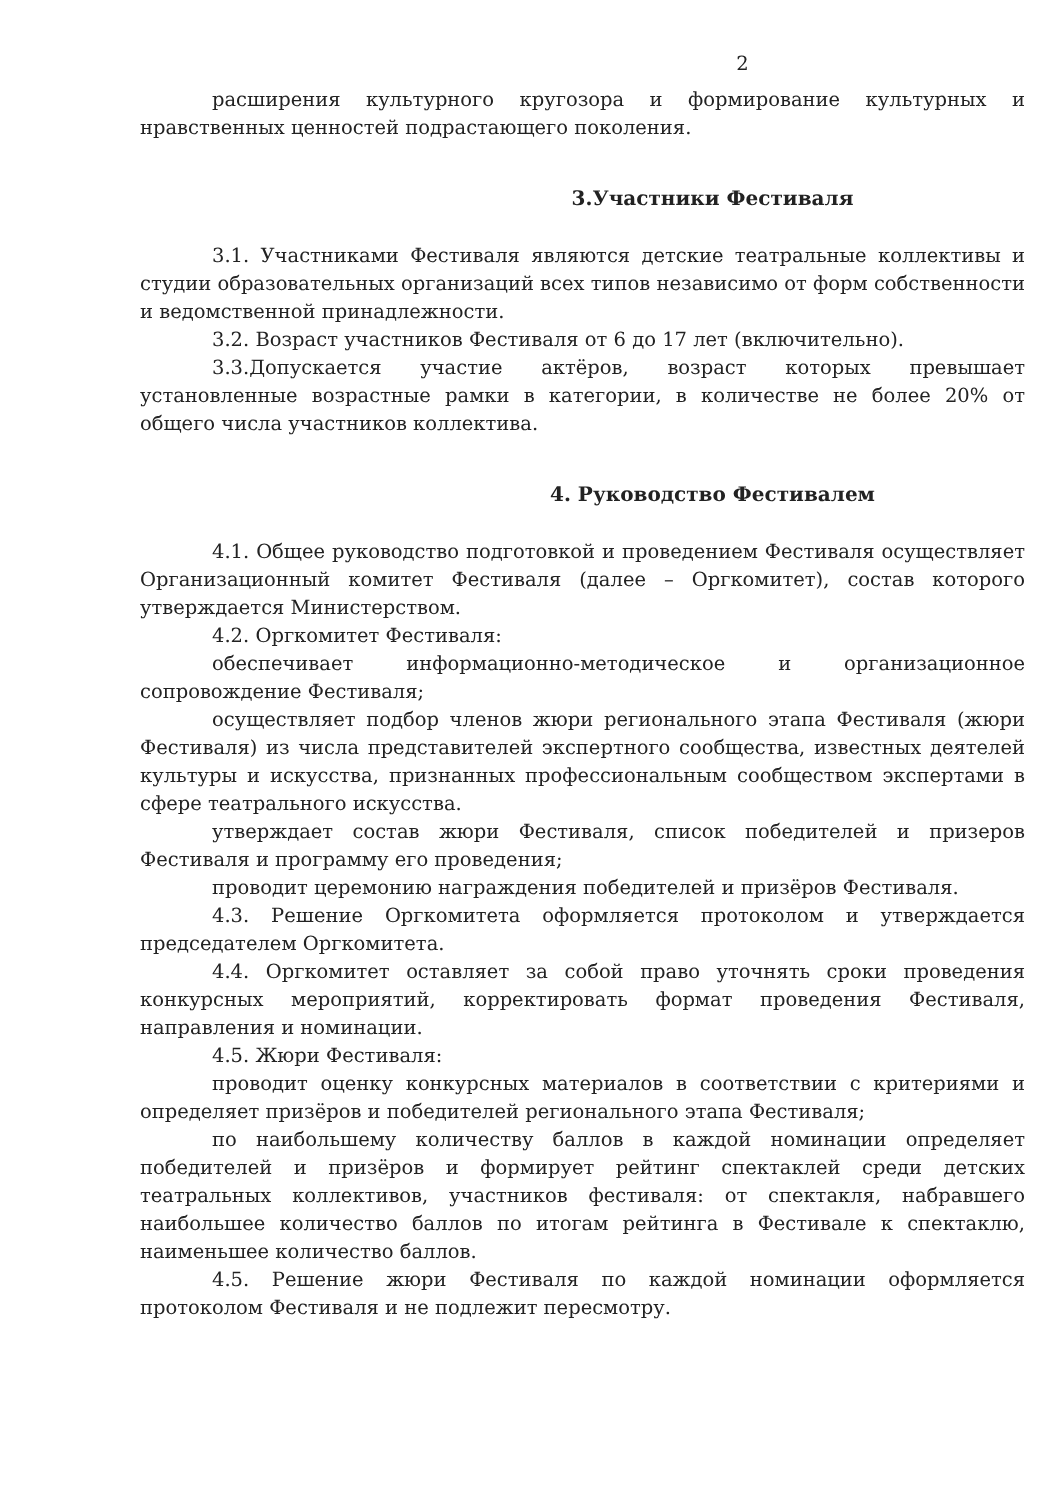2
расширения культурного кругозора и формирование культурных и нравственных ценностей подрастающего поколения.
3.Участники Фестиваля
3.1. Участниками Фестиваля являются детские театральные коллективы и студии образовательных организаций всех типов независимо от форм собственности и ведомственной принадлежности.
3.2. Возраст участников Фестиваля от 6 до 17 лет (включительно).
3.3.Допускается участие актёров, возраст которых превышает установленные возрастные рамки в категории, в количестве не более 20% от общего числа участников коллектива.
4. Руководство Фестивалем
4.1. Общее руководство подготовкой и проведением Фестиваля осуществляет Организационный комитет Фестиваля (далее – Оргкомитет), состав которого утверждается Министерством.
4.2. Оргкомитет Фестиваля:
обеспечивает информационно-методическое и организационное сопровождение Фестиваля;
осуществляет подбор членов жюри регионального этапа Фестиваля (жюри Фестиваля) из числа представителей экспертного сообщества, известных деятелей культуры и искусства, признанных профессиональным сообществом экспертами в сфере театрального искусства.
утверждает состав жюри Фестиваля, список победителей и призеров Фестиваля и программу его проведения;
проводит церемонию награждения победителей и призёров Фестиваля.
4.3. Решение Оргкомитета оформляется протоколом и утверждается председателем Оргкомитета.
4.4. Оргкомитет оставляет за собой право уточнять сроки проведения конкурсных мероприятий, корректировать формат проведения Фестиваля, направления и номинации.
4.5. Жюри Фестиваля:
проводит оценку конкурсных материалов в соответствии с критериями и определяет призёров и победителей регионального этапа Фестиваля;
по наибольшему количеству баллов в каждой номинации определяет победителей и призёров и формирует рейтинг спектаклей среди детских театральных коллективов, участников фестиваля: от спектакля, набравшего наибольшее количество баллов по итогам рейтинга в Фестивале к спектаклю, наименьшее количество баллов.
4.5. Решение жюри Фестиваля по каждой номинации оформляется протоколом Фестиваля и не подлежит пересмотру.